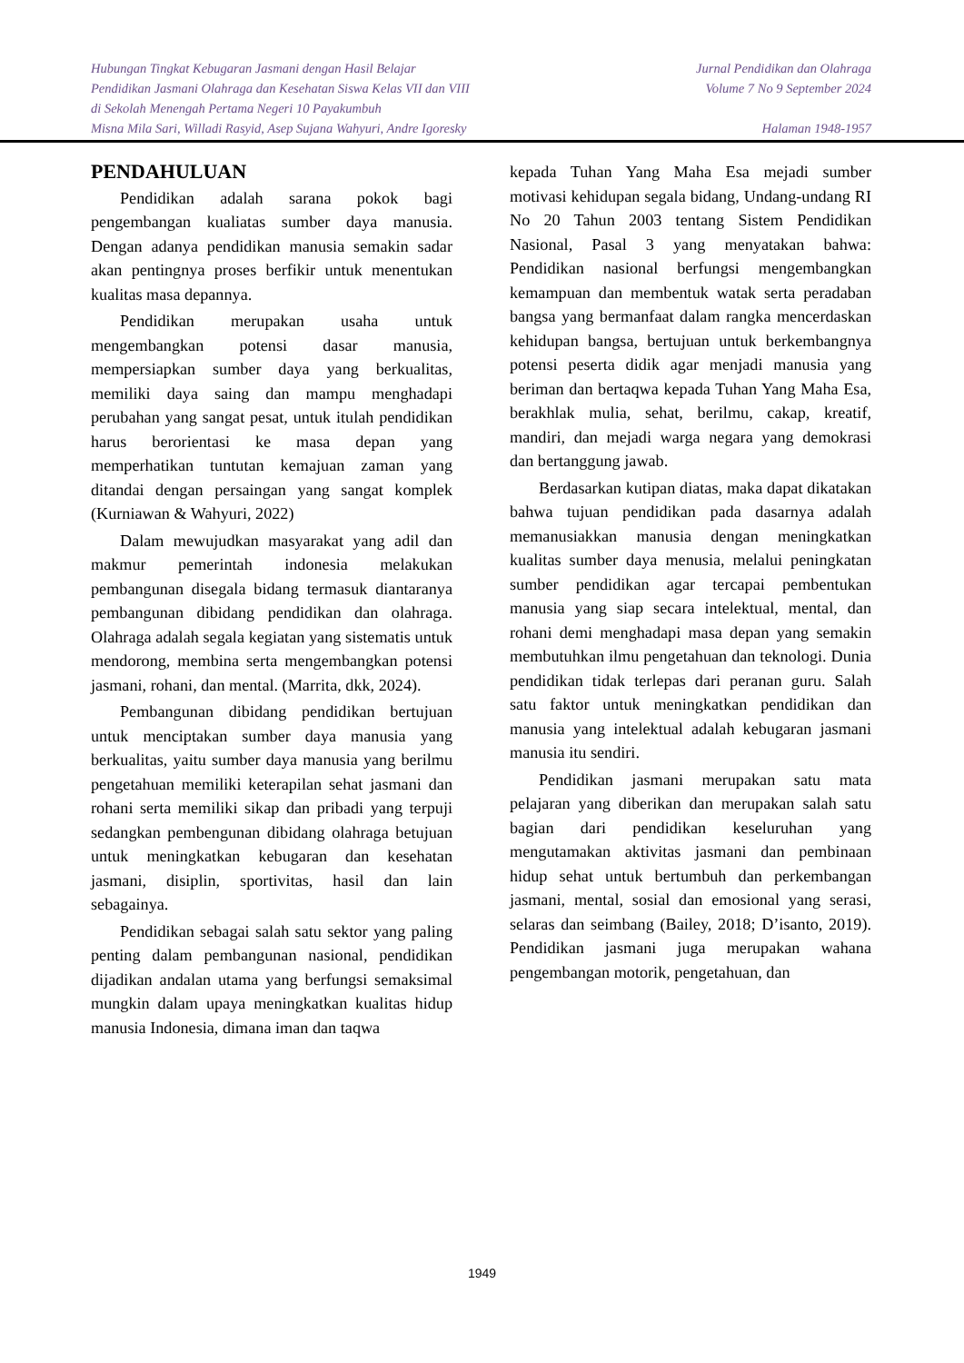Hubungan Tingkat Kebugaran Jasmani dengan Hasil Belajar
Pendidikan Jasmani Olahraga dan Kesehatan Siswa Kelas VII dan VIII
di Sekolah Menengah Pertama Negeri 10 Payakumbuh
Misna Mila Sari, Willadi Rasyid, Asep Sujana Wahyuri, Andre Igoresky
Jurnal Pendidikan dan Olahraga
Volume 7 No 9 September 2024
Halaman 1948-1957
PENDAHULUAN
Pendidikan adalah sarana pokok bagi pengembangan kualiatas sumber daya manusia. Dengan adanya pendidikan manusia semakin sadar akan pentingnya proses berfikir untuk menentukan kualitas masa depannya.
Pendidikan merupakan usaha untuk mengembangkan potensi dasar manusia, mempersiapkan sumber daya yang berkualitas, memiliki daya saing dan mampu menghadapi perubahan yang sangat pesat, untuk itulah pendidikan harus berorientasi ke masa depan yang memperhatikan tuntutan kemajuan zaman yang ditandai dengan persaingan yang sangat komplek (Kurniawan & Wahyuri, 2022)
Dalam mewujudkan masyarakat yang adil dan makmur pemerintah indonesia melakukan pembangunan disegala bidang termasuk diantaranya pembangunan dibidang pendidikan dan olahraga. Olahraga adalah segala kegiatan yang sistematis untuk mendorong, membina serta mengembangkan potensi jasmani, rohani, dan mental. (Marrita, dkk, 2024).
Pembangunan dibidang pendidikan bertujuan untuk menciptakan sumber daya manusia yang berkualitas, yaitu sumber daya manusia yang berilmu pengetahuan memiliki keterapilan sehat jasmani dan rohani serta memiliki sikap dan pribadi yang terpuji sedangkan pembengunan dibidang olahraga betujuan untuk meningkatkan kebugaran dan kesehatan jasmani, disiplin, sportivitas, hasil dan lain sebagainya.
Pendidikan sebagai salah satu sektor yang paling penting dalam pembangunan nasional, pendidikan dijadikan andalan utama yang berfungsi semaksimal mungkin dalam upaya meningkatkan kualitas hidup manusia Indonesia, dimana iman dan taqwa
kepada Tuhan Yang Maha Esa mejadi sumber motivasi kehidupan segala bidang, Undang-undang RI No 20 Tahun 2003 tentang Sistem Pendidikan Nasional, Pasal 3 yang menyatakan bahwa: Pendidikan nasional berfungsi mengembangkan kemampuan dan membentuk watak serta peradaban bangsa yang bermanfaat dalam rangka mencerdaskan kehidupan bangsa, bertujuan untuk berkembangnya potensi peserta didik agar menjadi manusia yang beriman dan bertaqwa kepada Tuhan Yang Maha Esa, berakhlak mulia, sehat, berilmu, cakap, kreatif, mandiri, dan mejadi warga negara yang demokrasi dan bertanggung jawab.
Berdasarkan kutipan diatas, maka dapat dikatakan bahwa tujuan pendidikan pada dasarnya adalah memanusiakkan manusia dengan meningkatkan kualitas sumber daya menusia, melalui peningkatan sumber pendidikan agar tercapai pembentukan manusia yang siap secara intelektual, mental, dan rohani demi menghadapi masa depan yang semakin membutuhkan ilmu pengetahuan dan teknologi. Dunia pendidikan tidak terlepas dari peranan guru. Salah satu faktor untuk meningkatkan pendidikan dan manusia yang intelektual adalah kebugaran jasmani manusia itu sendiri.
Pendidikan jasmani merupakan satu mata pelajaran yang diberikan dan merupakan salah satu bagian dari pendidikan keseluruhan yang mengutamakan aktivitas jasmani dan pembinaan hidup sehat untuk bertumbuh dan perkembangan jasmani, mental, sosial dan emosional yang serasi, selaras dan seimbang (Bailey, 2018; D’isanto, 2019). Pendidikan jasmani juga merupakan wahana pengembangan motorik, pengetahuan, dan
1949